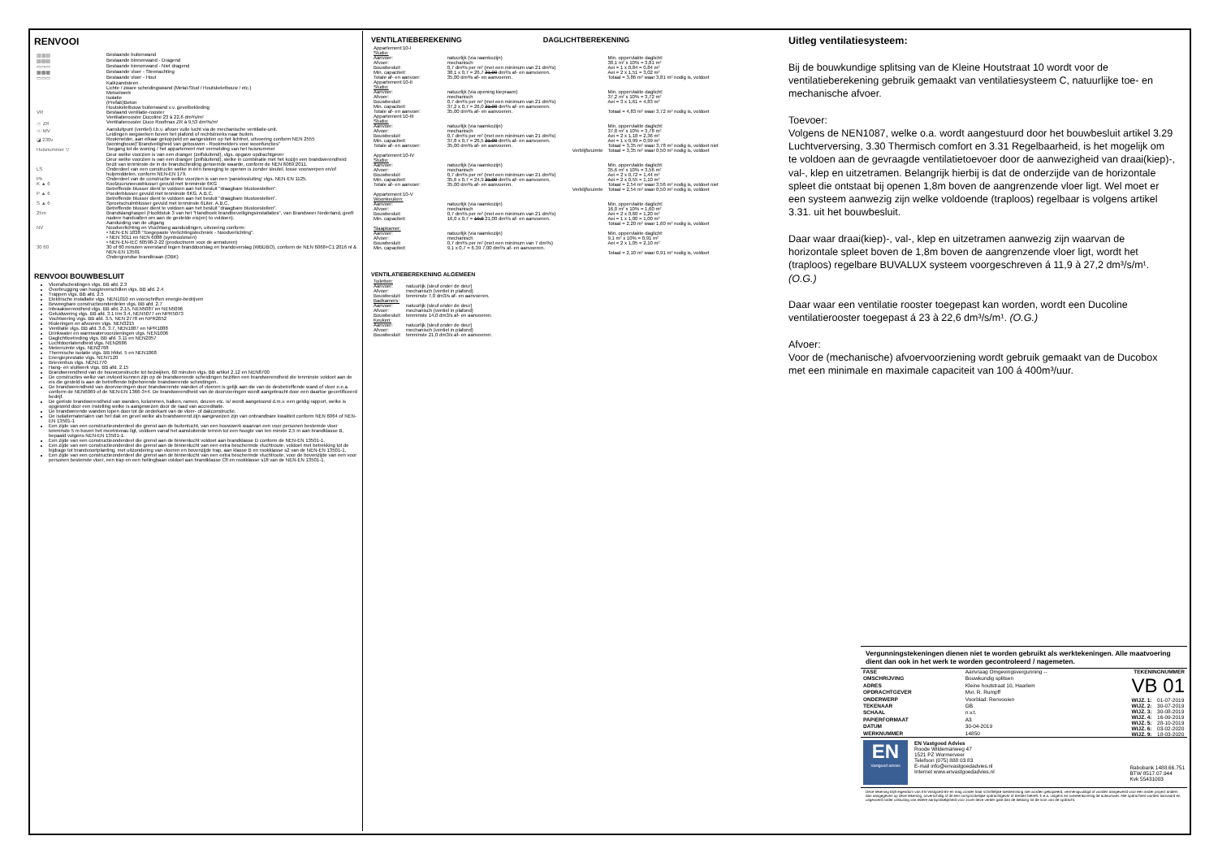RENVOOI
| ▥▥▥ | Bestaande buitenwand |
| ▧▧▧ | Bestaande binnenwand - Dragend |
| ▭▭▭ | Bestaande binnenwand - Niet dragend |
| ▩▩▩ | Bestaande vloer - Steenachting |
| ▭▭▭ | Bestaande vloer - Hout |
| | Kalkzandsteen |
| | Lichte / zware scheidingswand (Metal-Stud / Houtskeletbouw / etc.) |
| | Metselwerk |
| | Isolatie |
| | (Prefab)Beton |
| | Houtskeletbouw buitenwand v.v. gevelbekleding |
| VR | Bestaand ventilatie-rooster Ventilatierooster Ducoline 23 à 22,6 dm³/s/m¹ |
| ⓧ ZR | Ventilatierooster Duco Roofmax ZR à 9,53 dm³/s/m¹ |
| ⓧ MV | Aansluitpunt (ventiel) t.b.v. afvoer vuile lucht via de mechanische ventilatie-unit. Leidingen wegwerken boven het plafond of rechtstreeks naar buiten. |
| ◪ 230v | Rookmelder, aan elkaar gekoppeld en aangesloten op het lichtnet, uitvoering conform NEN 2555 (woningbouw)"Brandveiligheid van gebouwen - Rookmelders voor woonfuncties" |
| Huisnummer ▽ | Toegang tot de woning / het appartement met vermelding van het huisnummer |
| | Deur welke voorzien is van een dranger (zelfsluitend), vlgs. opgave opdrachtgever |
| | Deur welke voorzien is van een dranger (zelfsluitend), welke in combinatie met het kozijn een brandwerendheid bezit van tenminste de in de brandscheiding genoemde waarde, conform de NEN 6069:2011. |
| LS | Onderdeel van een constructie welke in één beweging te openen is zonder sleutel, losse voorwerpen en/of hulpmiddelen, conform NEN-EN 179. |
| Pb | Onderdeel van de constructie welke voorzien is van een 'paniekssluiting' vlgs. NEN-EN 1125. |
| K ▲ 6 | Koolzuursneeuwblusser gevuld met tenminste 6KG Betreffende blusser dient te voldoen aan het besluit "draagbare blustoestellen". |
| P ▲ 6 | Poederblusser gevuld met tenminste 6KG. A.B.C. Betreffende blusser dient te voldoen aan het besluit "draagbare blustoestellen". |
| S ▲ 6 | Sproeischuimblusser gevuld met tenminste 6Liter. A.B.C. Betreffende blusser dient te voldoen aan het besluit "draagbare blustoestellen". |
| 25m | Brandslanghaspel (Hoofdstuk 3 van het "Handboek brandbeveiligingsinstallaties", van Brandweer Nederland, geeft nadere handvatten om aan de gestelde eis(en) to voldoen). |
| | Aanduiding van de uitgang |
| NV | Noodverlichting en Vluchtweg aanduidingen, uitvoering conform: • NEN-EN 1838 "Toegepaste Verlichtingstechniek - Noodverlichting". • NEN 3011 en NEN 6088 (symbooleisen) • NEN-EN-IEC 60598-2-22 (productnorm voor de armaturen) |
| 30 60 | 30 of 60 minuten weerstand tegen branddoorslag en brandoverslag (WBDBO), conform de NEN 6068+C1:2016 nl & NEN-EN 13501 |
| | Ondergrondse brandkraan (OBK) |
RENVOOI BOUWBESLUIT
Vloerafscheidingen vlgs. BB afd. 2.3
Overbrugging van hoogteverschillen vlgs. BB afd. 2.4
Trappen vlgs. BB afd. 2.5
Elektrische installatie vlgs. NEN1010 en voorschriften energie-bedrijven
Beweegbare constructieonderdelen vlgs. BB afd. 2.7
Inbraakwerendheid vlgs. BB afd. 2.15, NEN5087 en NEN5096
Geluidwering vlgs. BB afd. 3.1 t/m 3.4, NEN5077 en NPR5073
Vochtwering vlgs. BB afd. 3.5, NEN 2778 en NPR2652
Rioleringen en afvoeren vlgs. NEN3215
Ventilatie vlgs. BB afd. 3.6, 3.7, NEN1087 en NPR1088
Drinkwater en warmwatervoorzieningen vlgs. NEN1006
Daglichttoetreding vlgs. BB afd. 3.11 en NEN2057
Luchtdoorlatendheid vlgs. NEN2686
Meterruimte vlgs. NEN2768
Thermische isolatie vlgs. BB hfdst. 5 en NEN1068
Energieprestatie vlgs. NEN7120
Brievenbus vlgs. NEN1770
Hang- en sluitwerk vlgs. BB afd. 2.15
Brandwerendheid van de bouwconstructie tot bezwijken, 60 minuten vlgs. BB artikel 2.12 en NEN8700
De constructies welke van invloed kunnen zijn op de brandwerende scheidingen bezitten een brandwerendheid die tenminste voldoet aan de eis die gesteld is aan de betreffende bijbehorende brandwerende scheidingen.
De brandwerendheid van doorvoeringen door brandwerende wanden of vloeren is gelijk aan die van de desbetreffende wand of vloer e.e.a. conform de NEN6069 of de NEN-EN 1366-3+4. De brandwerendheid van de doorvoeringen wordt aangebracht door een daartoe gecertificeerd bedrijf.
De geëiste brandwerendheid van wanden, kolommen, balken, ramen, deuren etc. is/ wordt aangetoond d.m.v. een geldig rapport, welke is opgesteld door een instelling welke is aangewezen door de raad van accreditatie.
De brandwerende wanden lopen door tot de onderkant van de vloer- of dakconstructie.
De isolatiematerialen van het dak en gevel welke als brandwerend zijn aangewezen zijn van onbrandbare kwaliteit conform NEN 6064 of NEN-EN 13501-1
Een zijde van een constructieonderdeel die grenst aan de buitenlucht, van een bouwwerk waarvan een voor personen bestemde vloer tenminste 5 m boven het meetniveau ligt, voldoen vanaf het aansluitende terrein tot een hoogte van ten minste 2,5 m aan brandklasse B, bepaald volgens NEN-EN 13501-1.
Een zijde van een constructieonderdeel die grenst aan de binnenlucht voldoet aan brandklasse D conform de NEN-EN 13501-1.
Een zijde van een constructieonderdeel die grenst aan de binnenlucht van een extra beschermde vluchtroute, voldoet met betrekking tot de bijdrage tot brandvoortplanting, met uitzondering van vloeren en bovenzijde trap, aan klasse B en rookklasse s2 van de NEN-EN 13501-1.
Een zijde van een constructieonderdeel die grenst aan de binnenlucht van een extra beschermde vluchtroute, voor de bovenzijde van een voor personen bestemde vloer, een trap en een hellingbaan voldoet aan brandklasse Cfl en rookklasse s1fl van de NEN-EN 13501-1.
VENTILATIEBEREKENING DAGLICHTBEREKENING
| Appartement:10-I | | |
| Studio: | | |
| Aanvoer: | natuurlijk (via raamkozijn) | Min. oppervlakte daglicht: |
| Afvoer: | mechanisch | 38,1 m² x 10% = 3,81 m² |
| Bouwbesluit: | 0,7 dm³/s per m² (met een minimum van 21 dm³/s) | Aei = 1 x 0,84 = 0,84 m² |
| Min. capaciteit: | 38,1 x 0,7 = 26,7 21,00 dm³/s af- en aanvoeren. | Aei = 2 x 1,51 = 3,02 m² |
| Totale af- en aanvoer: | 35,00 dm³/s af- en aanvoeren. | Totaal = 3,86 m² waar 3,81 m² nodig is, voldoet |
| Appartement:10-II | | |
| Studio: | | |
| Aanvoer: | natuurlijk (via opening kiepraam) | Min. oppervlakte daglicht: |
| Afvoer: | mechanisch | 37,2 m² x 10% = 3,72 m² |
| Bouwbesluit: | 0,7 dm³/s per m² (met een minimum van 21 dm³/s) | Aei = 3 x 1,61 = 4,83 m² |
| Min. capaciteit: | 37,2 x 0,7 = 26,0 21,00 dm³/s af- en aanvoeren. | |
| Totale af- en aanvoer: | 35,00 dm³/s af- en aanvoeren. | Totaal = 4,83 m² waar 3,72 m² nodig is, voldoet |
| Appartement:10-III | | |
| Studio: | | |
| Aanvoer: | natuurlijk (via raamkozijn) | Min. oppervlakte daglicht: |
| Afvoer: | mechanisch | 37,8 m² x 10% = 3,78 m² |
| Bouwbesluit: | 0,7 dm³/s per m² (met een minimum van 21 dm³/s) | Aei = 2 x 1,18 = 2,36 m² |
| Min. capaciteit: | 37,8 x 0,7 = 26,5 21,00 dm³/s af- en aanvoeren. | Aei = 1 x 0,99 = 0,99 m² |
| Totale af- en aanvoer: | 35,00 dm³/s af- en aanvoeren. | Totaal = 3,35 m² waar 3,78 m² nodig is, voldoet niet |
| | Verblijfsruimte | Totaal = 3,35 m² waar 0,50 m² nodig is, voldoet |
| Appartement:10-IV | | |
| Studio: | | |
| Aanvoer: | natuurlijk (via raamkozijn) | Min. oppervlakte daglicht: |
| Afvoer: | mechanisch | 35,6 m² x 10% = 3,56 m² |
| Bouwbesluit: | 0,7 dm³/s per m² (met een minimum van 21 dm³/s) | Aei = 2 x 0,72 = 1,44 m² |
| Min. capaciteit: | 35,6 x 0,7 = 24,9 21,00 dm³/s af- en aanvoeren. | Aei = 2 x 0,55 = 1,10 m² |
| Totale af- en aanvoer: | 35,00 dm³/s af- en aanvoeren. | Totaal = 2,54 m² waar 3,56 m² nodig is, voldoet niet |
| | Verblijfsruimte | Totaal = 2,54 m² waar 0,50 m² nodig is, voldoet |
| Appartement:10-V | | |
| Woonkeuken: | | |
| Aanvoer: | natuurlijk (via raamkozijn) | Min. oppervlakte daglicht: |
| Afvoer: | mechanisch | 16,0 m² x 10% = 1,60 m² |
| Bouwbesluit: | 0,7 dm³/s per m² (met een minimum van 21 dm³/s) | Aei = 2 x 0,60 = 1,20 m² |
| Min. capaciteit: | 16,0 x 0,7 = 19,0 21,00 dm³/s af- en aanvoeren. | Aei = 1 x 1,00 = 1,00 m² |
| | | Totaal = 2,20 m² waar 1,60 m² nodig is, voldoet |
| Slaapkamer: | | |
| Aanvoer: | natuurlijk (via raamkozijn) | Min. oppervlakte daglicht: |
| Afvoer: | mechanisch | 9,1 m² x 10% = 0,91 m² |
| Bouwbesluit: | 0,7 dm³/s per m² (met een minimum van 7 dm³/s) | Aei = 2 x 1,05 = 2,10 m² |
| Min. capaciteit: | 9,1 x 0,7 = 6.39 7,00 dm³/s af- en aanvoeren. | |
| | | Totaal = 2,10 m² waar 0,91 m² nodig is, voldoet |
VENTILATIEBEREKENING ALGEMEEN
| Toiletten: | |
| Aanvoer: | natuurlijk (sleuf onder de deur) |
| Afvoer: | mechanisch (ventiel in plafond) |
| Bouwbesluit: | tenminste 7,0 dm3/s af- en aanvoeren. |
| Badkamers: | |
| Aanvoer: | natuurlijk (sleuf onder de deur) |
| Afvoer: | mechanisch (ventiel in plafond) |
| Bouwbesluit: | tenminste 14,0 dm3/s af- en aanvoeren. |
| Keuken: | |
| Aanvoer: | natuurlijk (sleuf onder de deur) |
| Afvoer: | mechanisch (ventiel in plafond) |
| Bouwbesluit: | tenminste 21,0 dm3/s af- en aanvoeren. |
Uitleg ventilatiesysteem:
Bij de bouwkundige splitsing van de Kleine Houtstraat 10 wordt voor de ventilatieberekening gebruik gemaakt van ventilatiesysteem C, natuurlijke toe- en mechanische afvoer.
Toevoer:
Volgens de NEN1087, welke o.a. wordt aangestuurd door het bouwbesluit artikel 3.29 Luchtverversing, 3.30 Thermisch comfort en 3.31 Regelbaarheid, is het mogelijk om te voldoen aan de gevraagde ventilatietoevoer door de aanwezigheid van draai(kiep)-, val-, klep en uitzetramen. Belangrijk hierbij is dat de onderzijde van de horizontale spleet die ontstaat bij openen 1,8m boven de aangrenzende vloer ligt. Wel moet er een systeem aanwezig zijn welke voldoende (traploos) regelbaar is volgens artikel 3.31. uit het bouwbesluit.
Daar waar draai(kiep)-, val-, klep en uitzetramen aanwezig zijn waarvan de horizontale spleet boven de 1,8m boven de aangrenzende vloer ligt, wordt het (traploos) regelbare BUVALUX systeem voorgeschreven á 11,9 à 27,2 dm³/s/m¹. (O.G.)
Daar waar een ventilatie rooster toegepast kan worden, wordt een Ducoline ventilatierooster toegepast á 23 à 22,6 dm³/s/m¹. (O.G.)
Afvoer:
Voor de (mechanische) afvoervoorziening wordt gebruik gemaakt van de Ducobox met een minimale en maximale capaciteit van 100 á 400m³/uur.
Vergunningstekeningen dienen niet te worden gebruikt als werktekeningen. Alle maatvoering dient dan ook in het werk te worden gecontroleerd / nagemeten.
| FASE | Aanvraag Omgevingsvergunning -- |
| OMSCHRIJVING | Bouwkundig splitsen |
| ADRES | Kleine houtstraat 10, Haarlem |
| OPDRACHTGEVER | Mvr. R. Rumpff |
| ONDERWERP | Voorblad: Renvooien |
| TEKENAAR | GB |
| SCHAAL | n.v.t. |
| PAPIERFORMAAT | A3 |
| DATUM | 30-04-2019 |
| WERKNUMMER | 14850 |
| TEKENINGNUMMER VB 01 | |
| WIJZ. 1: | 01-07-2019 |
| WIJZ. 2: | 30-07-2019 |
| WIJZ. 3: | 30-08-2019 |
| WIJZ. 4: | 16-09-2019 |
| WIJZ. 5: | 28-10-2019 |
| WIJZ. 6: | 03-02-2020 |
| WIJZ. 9: | 18-03-2020 |
EN
Vastgoed advies
EN Vastgoed Advies
Roode Wildemanweg 47
1521 PZ Wormerveer
Telefoon (075) 888 03 83
E-mail info@envastgoedadvies.nl
Internet www.envastgoedadvies.nl
Rabobank 1488.66.751
BTW 8517.07.944
Kvk 55431003
Deze tekening blijft eigendom van EN Vastgoed BV en mag zonder haar schriftelijke toestemming niet worden gekopieerd, vermenigvuldigd of worden aangewend voor een ander project anders dan aangegeven op deze tekening, onverschillig of dit een oorspronkelijke opdrachtgever of derden betreft. E.e.a. volgens en overeenkomstig de auteurswet. Alle opdrachten worden aanvaard en uitgevoerd onder uitsluiting van iedere aansprakelijkheid voor zover deze verder gaat dan de dekking tot de som van de opdracht.